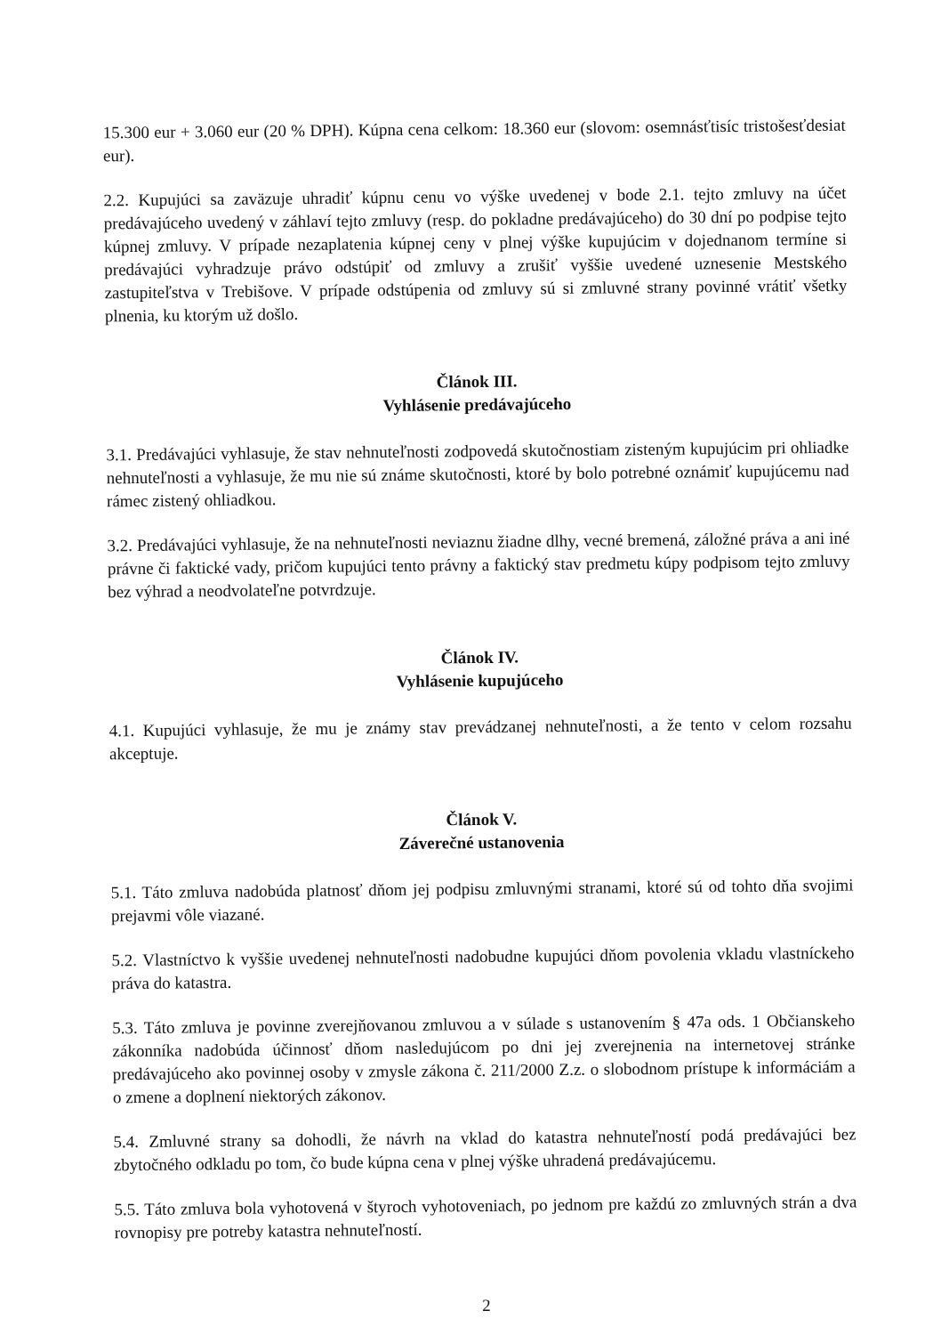15.300 eur + 3.060 eur (20 % DPH). Kúpna cena celkom: 18.360 eur (slovom: osemnásťtisíc tristošesťdesiat eur).
2.2. Kupujúci sa zaväzuje uhradiť kúpnu cenu vo výške uvedenej v bode 2.1. tejto zmluvy na účet predávajúceho uvedený v záhlaví tejto zmluvy (resp. do pokladne predávajúceho) do 30 dní po podpise tejto kúpnej zmluvy. V prípade nezaplatenia kúpnej ceny v plnej výške kupujúcim v dojednanom termíne si predávajúci vyhradzuje právo odstúpiť od zmluvy a zrušiť vyššie uvedené uznesenie Mestského zastupiteľstva v Trebišove. V prípade odstúpenia od zmluvy sú si zmluvné strany povinné vrátiť všetky plnenia, ku ktorým už došlo.
Článok III.
Vyhlásenie predávajúceho
3.1. Predávajúci vyhlasuje, že stav nehnuteľnosti zodpovedá skutočnostiam zisteným kupujúcim pri ohliadke nehnuteľnosti a vyhlasuje, že mu nie sú známe skutočnosti, ktoré by bolo potrebné oznámiť kupujúcemu nad rámec zistený ohliadkou.
3.2. Predávajúci vyhlasuje, že na nehnuteľnosti neviaznu žiadne dlhy, vecné bremená, záložné práva a ani iné právne či faktické vady, pričom kupujúci tento právny a faktický stav predmetu kúpy podpisom tejto zmluvy bez výhrad a neodvolateľne potvrdzuje.
Článok IV.
Vyhlásenie kupujúceho
4.1. Kupujúci vyhlasuje, že mu je známy stav prevádzanej nehnuteľnosti, a že tento v celom rozsahu akceptuje.
Článok V.
Záverečné ustanovenia
5.1. Táto zmluva nadobúda platnosť dňom jej podpisu zmluvnými stranami, ktoré sú od tohto dňa svojimi prejavmi vôle viazané.
5.2. Vlastníctvo k vyššie uvedenej nehnuteľnosti nadobudne kupujúci dňom povolenia vkladu vlastníckeho práva do katastra.
5.3. Táto zmluva je povinne zverejňovanou zmluvou a v súlade s ustanovením § 47a ods. 1 Občianskeho zákonníka nadobúda účinnosť dňom nasledujúcom po dni jej zverejnenia na internetovej stránke predávajúceho ako povinnej osoby v zmysle zákona č. 211/2000 Z.z. o slobodnom prístupe k informáciám a o zmene a doplnení niektorých zákonov.
5.4. Zmluvné strany sa dohodli, že návrh na vklad do katastra nehnuteľností podá predávajúci bez zbytočného odkladu po tom, čo bude kúpna cena v plnej výške uhradená predávajúcemu.
5.5. Táto zmluva bola vyhotovená v štyroch vyhotoveniach, po jednom pre každú zo zmluvných strán a dva rovnopisy pre potreby katastra nehnuteľností.
2